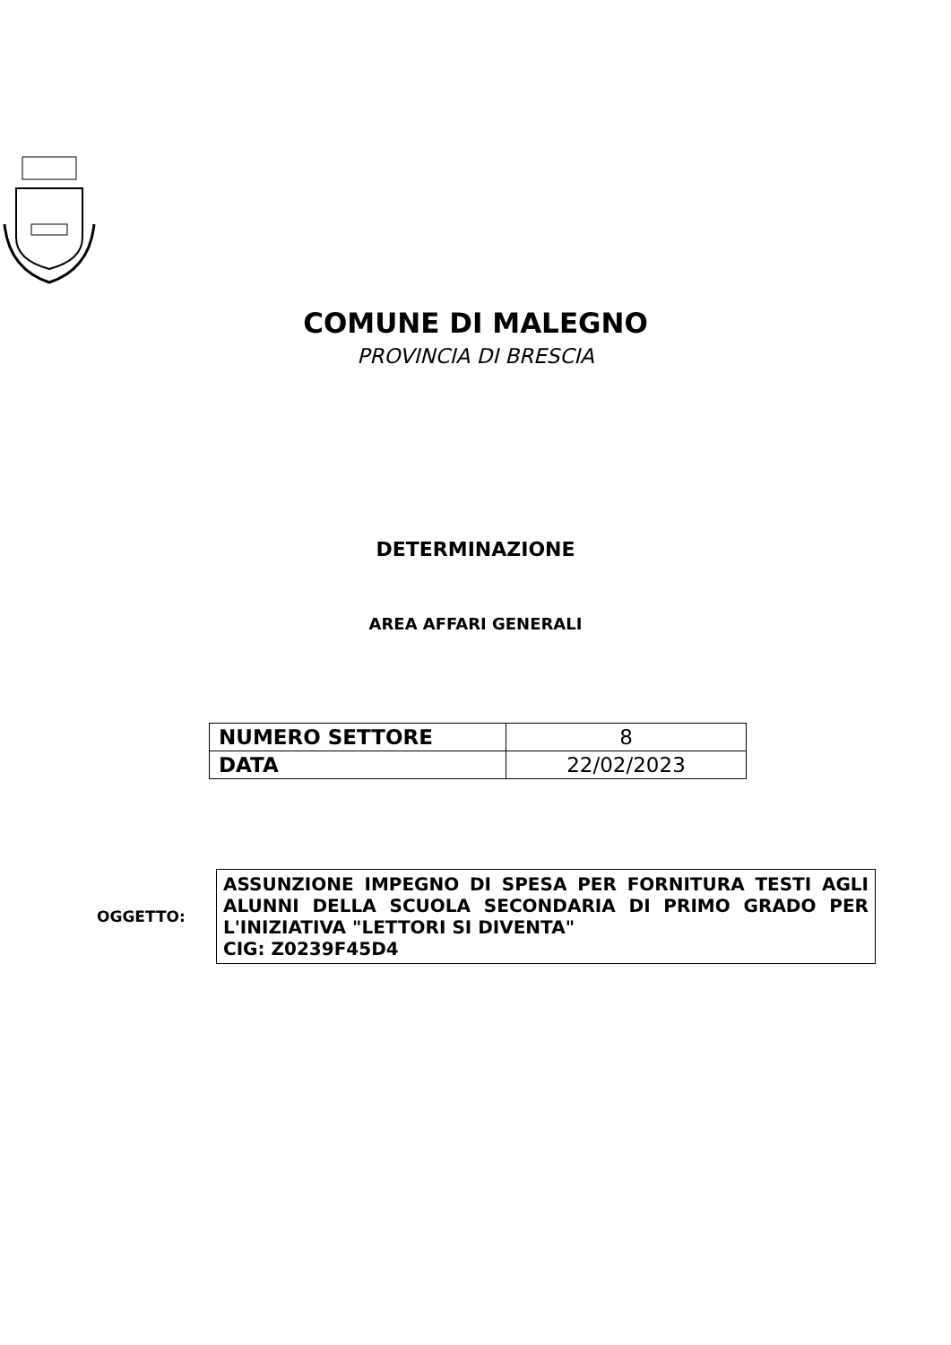COMUNE DI MALEGNO
PROVINCIA DI BRESCIA
DETERMINAZIONE
AREA AFFARI GENERALI
| NUMERO SETTORE | 8 |
| DATA | 22/02/2023 |
OGGETTO:
ASSUNZIONE IMPEGNO DI SPESA PER FORNITURA TESTI AGLI ALUNNI DELLA SCUOLA SECONDARIA DI PRIMO GRADO PER L'INIZIATIVA "LETTORI SI DIVENTA"
CIG: Z0239F45D4